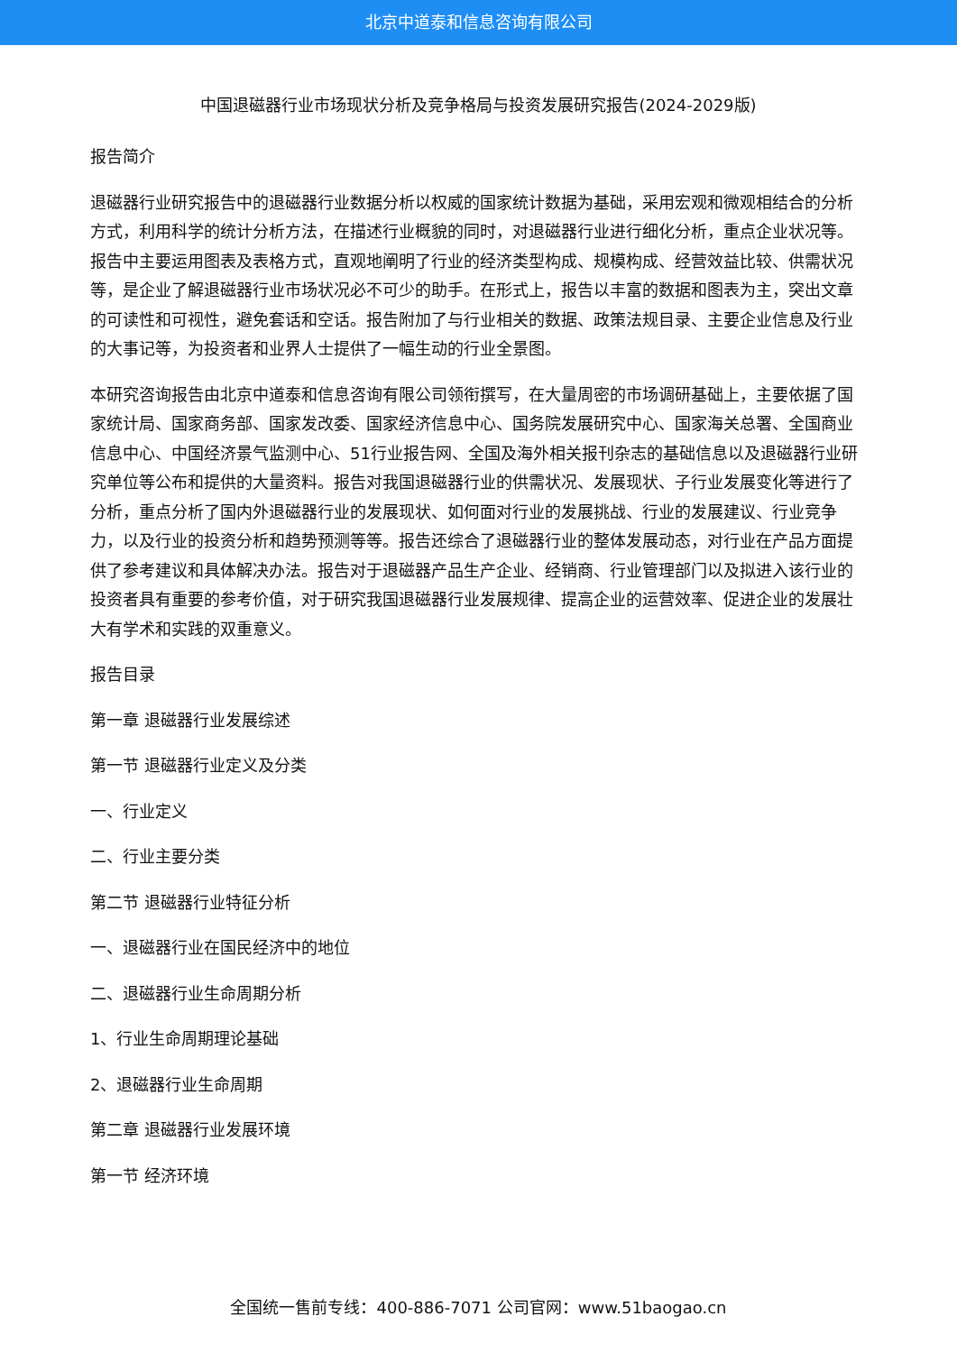北京中道泰和信息咨询有限公司
中国退磁器行业市场现状分析及竞争格局与投资发展研究报告(2024-2029版)
报告简介
退磁器行业研究报告中的退磁器行业数据分析以权威的国家统计数据为基础，采用宏观和微观相结合的分析方式，利用科学的统计分析方法，在描述行业概貌的同时，对退磁器行业进行细化分析，重点企业状况等。报告中主要运用图表及表格方式，直观地阐明了行业的经济类型构成、规模构成、经营效益比较、供需状况等，是企业了解退磁器行业市场状况必不可少的助手。在形式上，报告以丰富的数据和图表为主，突出文章的可读性和可视性，避免套话和空话。报告附加了与行业相关的数据、政策法规目录、主要企业信息及行业的大事记等，为投资者和业界人士提供了一幅生动的行业全景图。
本研究咨询报告由北京中道泰和信息咨询有限公司领衔撰写，在大量周密的市场调研基础上，主要依据了国家统计局、国家商务部、国家发改委、国家经济信息中心、国务院发展研究中心、国家海关总署、全国商业信息中心、中国经济景气监测中心、51行业报告网、全国及海外相关报刊杂志的基础信息以及退磁器行业研究单位等公布和提供的大量资料。报告对我国退磁器行业的供需状况、发展现状、子行业发展变化等进行了分析，重点分析了国内外退磁器行业的发展现状、如何面对行业的发展挑战、行业的发展建议、行业竞争力，以及行业的投资分析和趋势预测等等。报告还综合了退磁器行业的整体发展动态，对行业在产品方面提供了参考建议和具体解决办法。报告对于退磁器产品生产企业、经销商、行业管理部门以及拟进入该行业的投资者具有重要的参考价值，对于研究我国退磁器行业发展规律、提高企业的运营效率、促进企业的发展壮大有学术和实践的双重意义。
报告目录
第一章 退磁器行业发展综述
第一节 退磁器行业定义及分类
一、行业定义
二、行业主要分类
第二节 退磁器行业特征分析
一、退磁器行业在国民经济中的地位
二、退磁器行业生命周期分析
1、行业生命周期理论基础
2、退磁器行业生命周期
第二章 退磁器行业发展环境
第一节 经济环境
全国统一售前专线：400-886-7071 公司官网：www.51baogao.cn